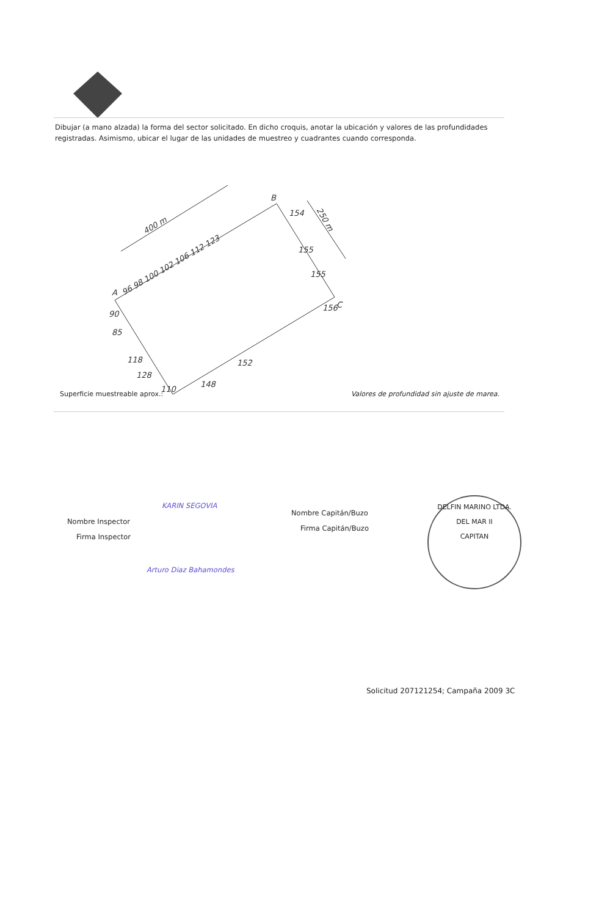Dibujar (a mano alzada) la forma del sector solicitado. En dicho croquis, anotar la ubicación y valores de las profundidades registradas. Asimismo, ubicar el lugar de las unidades de muestreo y cuadrantes cuando corresponda.
400 m
250 m
A
B
C
96 98 100 102 106 112 123
154
155
155
156
90
85
118
128
110
148
152
Superficie muestreable aprox.: Valores de profundidad sin ajuste de marea.
KARIN SEGOVIA
Nombre Inspector
Firma Inspector
Arturo Diaz Bahamondes
Nombre Capitán/Buzo
Firma Capitán/Buzo
DELFIN MARINO LTDA.
DEL MAR II
CAPITAN
Solicitud 207121254; Campaña 2009 3C